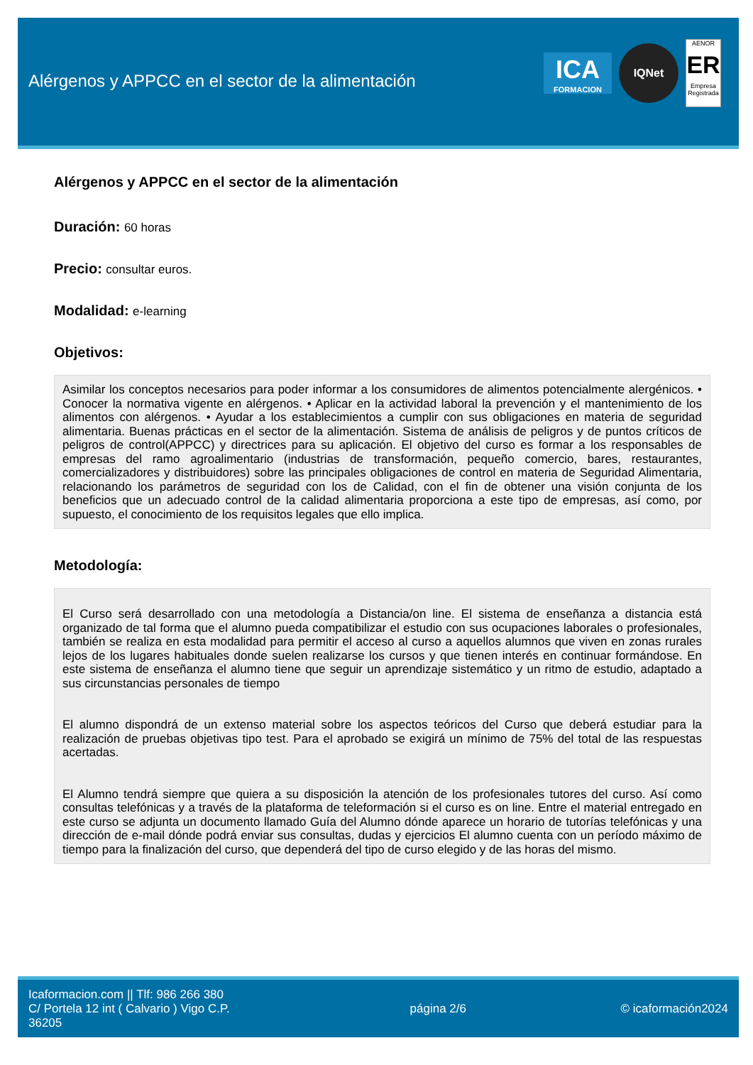Alérgenos y APPCC en el sector de la alimentación
ICA
FORMACION
IQNet
AENOR
ER
Empresa Registrada
Alérgenos y APPCC en el sector de la alimentación
Duración: 60 horas
Precio: consultar euros.
Modalidad: e-learning
Objetivos:
Asimilar los conceptos necesarios para poder informar a los consumidores de alimentos potencialmente alergénicos. • Conocer la normativa vigente en alérgenos. • Aplicar en la actividad laboral la prevención y el mantenimiento de los alimentos con alérgenos. • Ayudar a los establecimientos a cumplir con sus obligaciones en materia de seguridad alimentaria. Buenas prácticas en el sector de la alimentación. Sistema de análisis de peligros y de puntos críticos de peligros de control(APPCC) y directrices para su aplicación. El objetivo del curso es formar a los responsables de empresas del ramo agroalimentario (industrias de transformación, pequeño comercio, bares, restaurantes, comercializadores y distribuidores) sobre las principales obligaciones de control en materia de Seguridad Alimentaria, relacionando los parámetros de seguridad con los de Calidad, con el fin de obtener una visión conjunta de los beneficios que un adecuado control de la calidad alimentaria proporciona a este tipo de empresas, así como, por supuesto, el conocimiento de los requisitos legales que ello implica.
Metodología:
El Curso será desarrollado con una metodología a Distancia/on line. El sistema de enseñanza a distancia está organizado de tal forma que el alumno pueda compatibilizar el estudio con sus ocupaciones laborales o profesionales, también se realiza en esta modalidad para permitir el acceso al curso a aquellos alumnos que viven en zonas rurales lejos de los lugares habituales donde suelen realizarse los cursos y que tienen interés en continuar formándose. En este sistema de enseñanza el alumno tiene que seguir un aprendizaje sistemático y un ritmo de estudio, adaptado a sus circunstancias personales de tiempo
El alumno dispondrá de un extenso material sobre los aspectos teóricos del Curso que deberá estudiar para la realización de pruebas objetivas tipo test. Para el aprobado se exigirá un mínimo de 75% del total de las respuestas acertadas.
El Alumno tendrá siempre que quiera a su disposición la atención de los profesionales tutores del curso. Así como consultas telefónicas y a través de la plataforma de teleformación si el curso es on line. Entre el material entregado en este curso se adjunta un documento llamado Guía del Alumno dónde aparece un horario de tutorías telefónicas y una dirección de e-mail dónde podrá enviar sus consultas, dudas y ejercicios El alumno cuenta con un período máximo de tiempo para la finalización del curso, que dependerá del tipo de curso elegido y de las horas del mismo.
Icaformacion.com || Tlf: 986 266 380
C/ Portela 12 int ( Calvario ) Vigo C.P. 36205
página 2/6 © icaformación2024